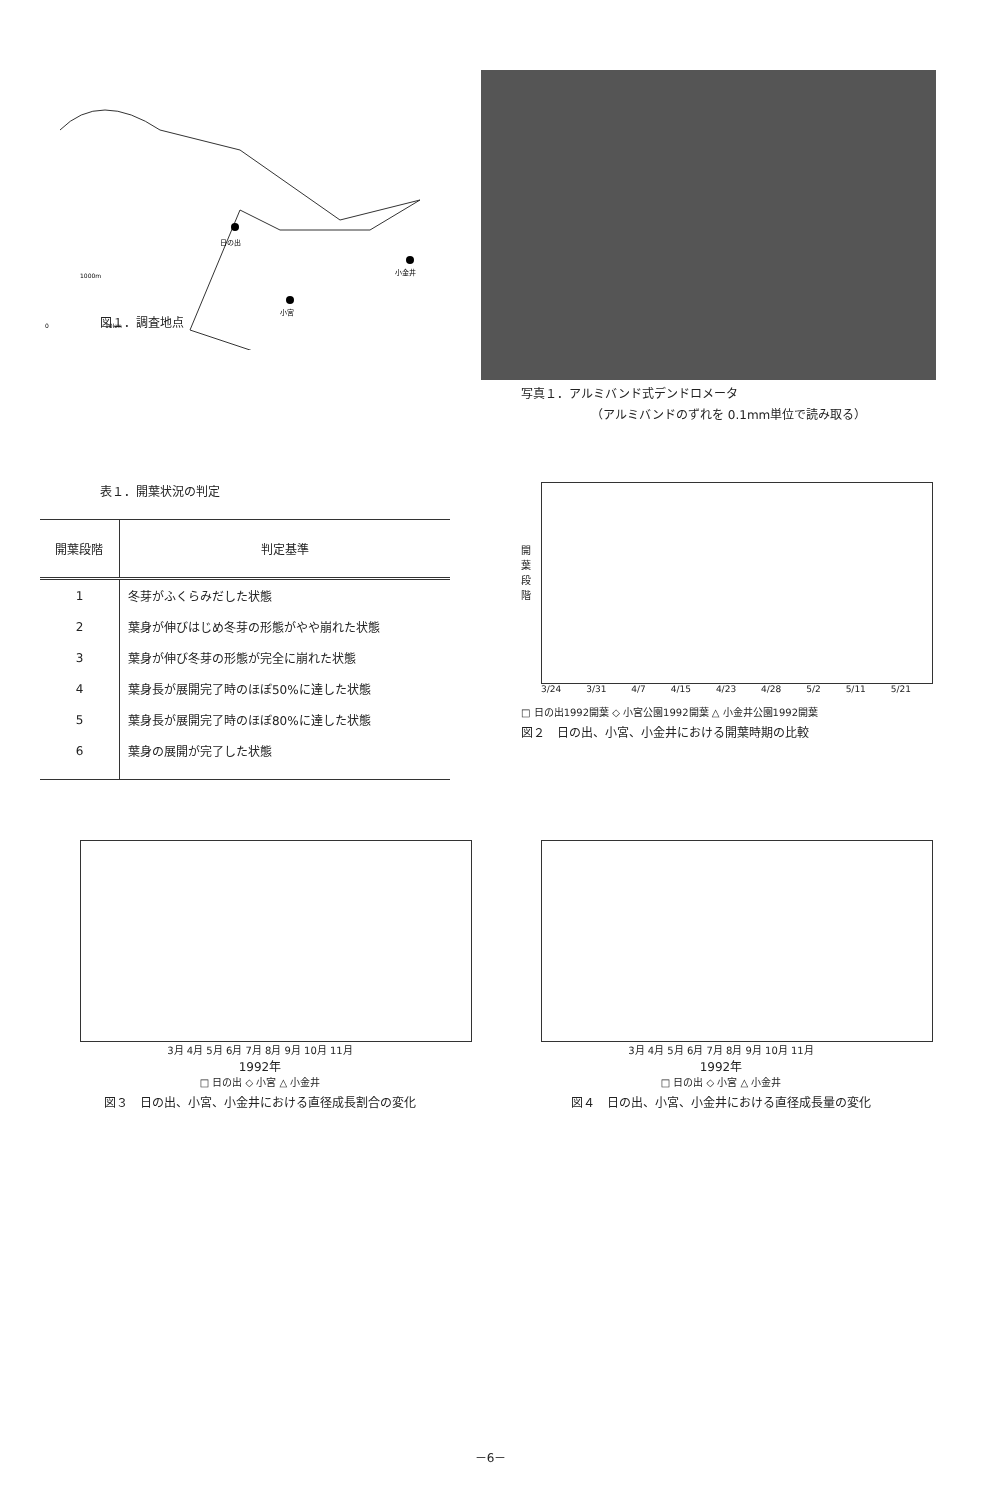日の出
小金井
小宮
1000m
0
10km
図１．調査地点
写真１．アルミバンド式デンドロメータ
（アルミバンドのずれを 0.1mm単位で読み取る）
表１．開葉状況の判定
| 開葉段階 | 判定基準 |
| --- | --- |
| 1 | 冬芽がふくらみだした状態 |
| 2 | 葉身が伸びはじめ冬芽の形態がやや崩れた状態 |
| 3 | 葉身が伸び冬芽の形態が完全に崩れた状態 |
| 4 | 葉身長が展開完了時のほぼ50%に達した状態 |
| 5 | 葉身長が展開完了時のほぼ80%に達した状態 |
| 6 | 葉身の展開が完了した状態 |
開 葉 段 階
3/24 3/31 4/7 4/15 4/23 4/28 5/2 5/11 5/21
□ 日の出1992開葉 ◇ 小宮公園1992開葉 △ 小金井公園1992開葉
図２　日の出、小宮、小金井における開葉時期の比較
3月 4月 5月 6月 7月 8月 9月 10月 11月
1992年
□ 日の出 ◇ 小宮 △ 小金井
図３　日の出、小宮、小金井における直径成長割合の変化
3月 4月 5月 6月 7月 8月 9月 10月 11月
1992年
□ 日の出 ◇ 小宮 △ 小金井
図４　日の出、小宮、小金井における直径成長量の変化
－6－